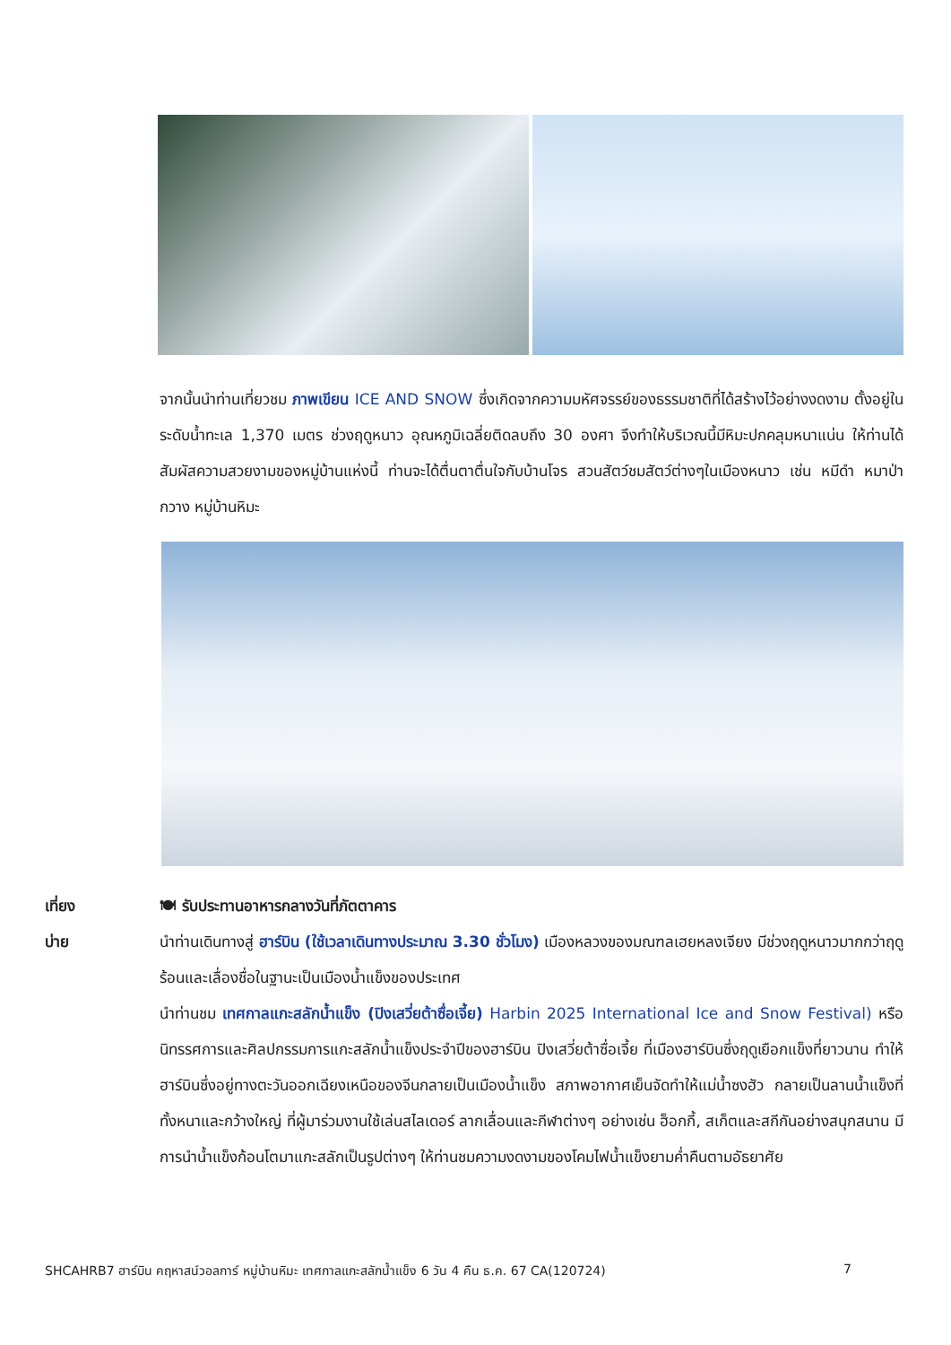จากนั้นนำท่านเที่ยวชม ภาพเขียน ICE AND SNOW ซึ่งเกิดจากความมหัศจรรย์ของธรรมชาติที่ได้สร้างไว้อย่างงดงาม ตั้งอยู่ในระดับน้ำทะเล 1,370 เมตร ช่วงฤดูหนาว อุณหภูมิเฉลี่ยติดลบถึง 30 องศา จึงทำให้บริเวณนี้มีหิมะปกคลุมหนาแน่น ให้ท่านได้สัมผัสความสวยงามของหมู่บ้านแห่งนี้ ท่านจะได้ตื่นตาตื่นใจกับบ้านโจร สวนสัตว์ชมสัตว์ต่างๆในเมืองหนาว เช่น หมีดำ หมาป่า กวาง หมู่บ้านหิมะ
เที่ยง
🍽 รับประทานอาหารกลางวันที่ภัตตาคาร
บ่าย
นำท่านเดินทางสู่ ฮาร์บิน (ใช้เวลาเดินทางประมาณ 3.30 ชั่วโมง) เมืองหลวงของมณฑลเฮยหลงเจียง มีช่วงฤดูหนาวมากกว่าฤดูร้อนและเลื่องชื่อในฐานะเป็นเมืองน้ำแข็งของประเทศ
นำท่านชม เทศกาลแกะสลักน้ำแข็ง (ปิงเสวี่ยต้าซื่อเจี้ย) Harbin 2025 International Ice and Snow Festival) หรือนิทรรศการและศิลปกรรมการแกะสลักน้ำแข็งประจำปีของฮาร์บิน ปิงเสวี่ยต้าซื่อเจี้ย ที่เมืองฮาร์บินซึ่งฤดูเยือกแข็งที่ยาวนาน ทำให้ฮาร์บินซึ่งอยู่ทางตะวันออกเฉียงเหนือของจีนกลายเป็นเมืองน้ำแข็ง สภาพอากาศเย็นจัดทำให้แม่น้ำซงฮัว กลายเป็นลานน้ำแข็งที่ทั้งหนาและกว้างใหญ่ ที่ผู้มาร่วมงานใช้เล่นสไลเดอร์ ลากเลื่อนและกีฬาต่างๆ อย่างเช่น ฮ็อกกี้, สเก็ตและสกีกันอย่างสนุกสนาน มีการนำน้ำแข็งก้อนโตมาแกะสลักเป็นรูปต่างๆ ให้ท่านชมความงดงามของโคมไฟน้ำแข็งยามค่ำคืนตามอัธยาศัย
SHCAHRB7 ฮาร์บิน คฤหาสน์วอลการ์ หมู่บ้านหิมะ เทศกาลแกะสลักน้ำแข็ง 6 วัน 4 คืน ธ.ค. 67 CA(120724) 7